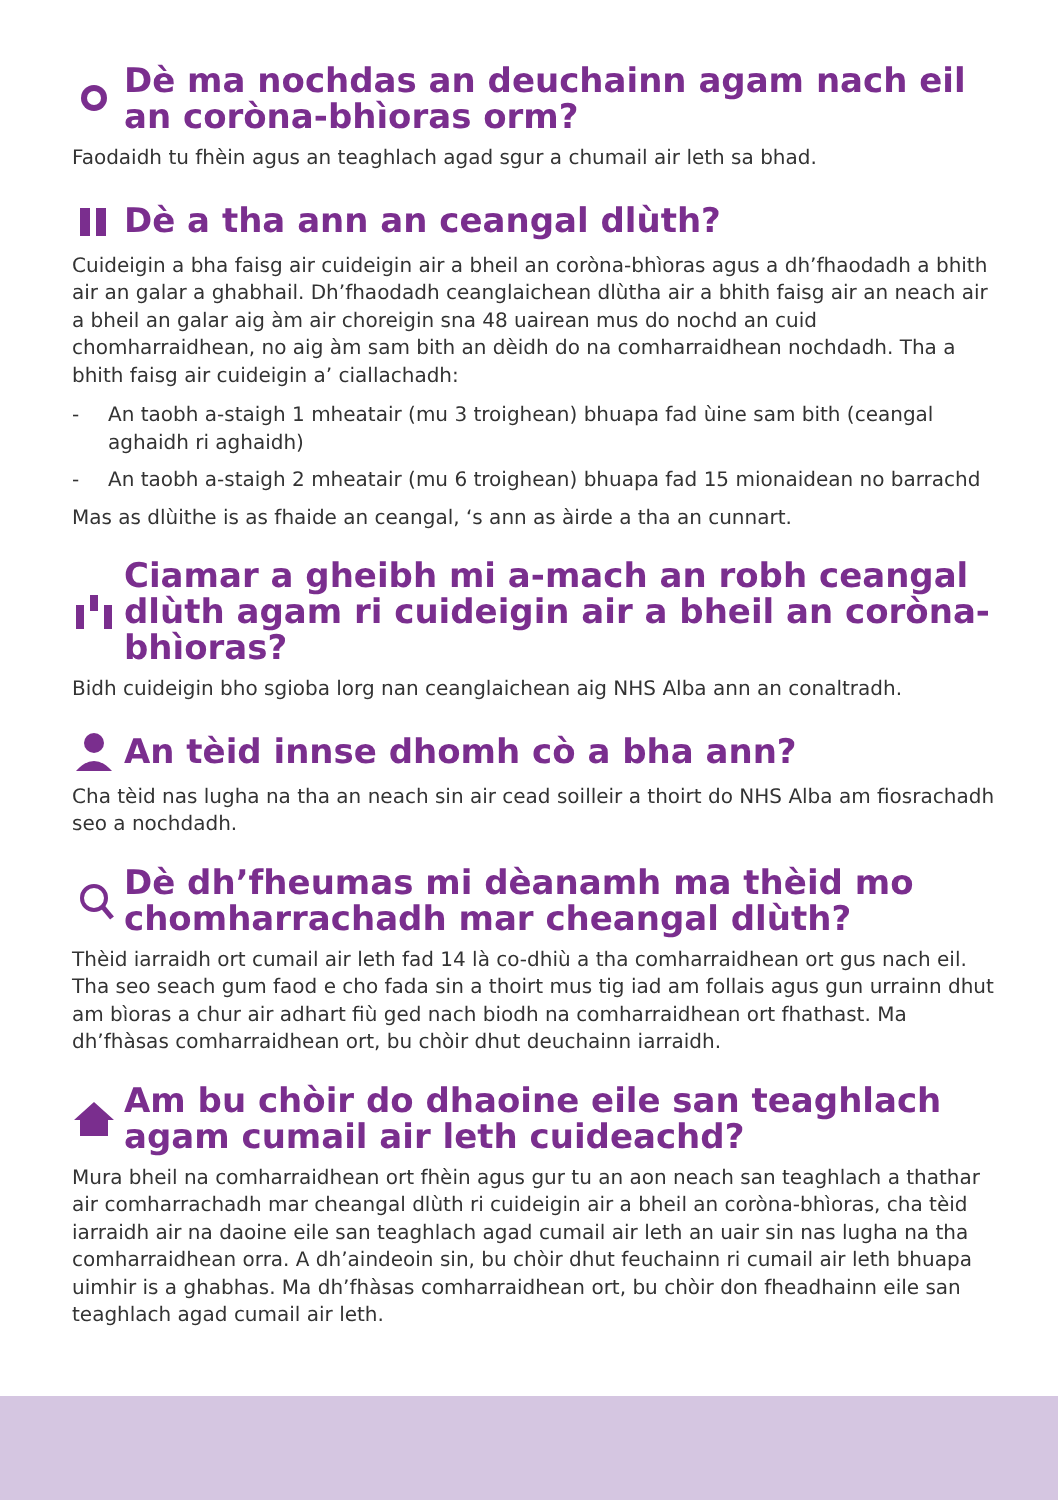Dè ma nochdas an deuchainn agam nach eil an coròna-bhìoras orm?
Faodaidh tu fhèin agus an teaghlach agad sgur a chumail air leth sa bhad.
Dè a tha ann an ceangal dlùth?
Cuideigin a bha faisg air cuideigin air a bheil an coròna-bhìoras agus a dh’fhaodadh a bhith air an galar a ghabhail. Dh’fhaodadh ceanglaichean dlùtha air a bhith faisg air an neach air a bheil an galar aig àm air choreigin sna 48 uairean mus do nochd an cuid chomharraidhean, no aig àm sam bith an dèidh do na comharraidhean nochdadh. Tha a bhith faisg air cuideigin a’ ciallachadh:
- An taobh a-staigh 1 mheatair (mu 3 troighean) bhuapa fad ùine sam bith (ceangal aghaidh ri aghaidh)
- An taobh a-staigh 2 mheatair (mu 6 troighean) bhuapa fad 15 mionaidean no barrachd
Mas as dlùithe is as fhaide an ceangal, ‘s ann as àirde a tha an cunnart.
Ciamar a gheibh mi a-mach an robh ceangal dlùth agam ri cuideigin air a bheil an coròna-bhìoras?
Bidh cuideigin bho sgioba lorg nan ceanglaichean aig NHS Alba ann an conaltradh.
An tèid innse dhomh cò a bha ann?
Cha tèid nas lugha na tha an neach sin air cead soilleir a thoirt do NHS Alba am fiosrachadh seo a nochdadh.
Dè dh’fheumas mi dèanamh ma thèid mo chomharrachadh mar cheangal dlùth?
Thèid iarraidh ort cumail air leth fad 14 là co-dhiù a tha comharraidhean ort gus nach eil. Tha seo seach gum faod e cho fada sin a thoirt mus tig iad am follais agus gun urrainn dhut am bìoras a chur air adhart fiù ged nach biodh na comharraidhean ort fhathast. Ma dh’fhàsas comharraidhean ort, bu chòir dhut deuchainn iarraidh.
Am bu chòir do dhaoine eile san teaghlach agam cumail air leth cuideachd?
Mura bheil na comharraidhean ort fhèin agus gur tu an aon neach san teaghlach a thathar air comharrachadh mar cheangal dlùth ri cuideigin air a bheil an coròna-bhìoras, cha tèid iarraidh air na daoine eile san teaghlach agad cumail air leth an uair sin nas lugha na tha comharraidhean orra. A dh’aindeoin sin, bu chòir dhut feuchainn ri cumail air leth bhuapa uimhir is a ghabhas. Ma dh’fhàsas comharraidhean ort, bu chòir don fheadhainn eile san teaghlach agad cumail air leth.